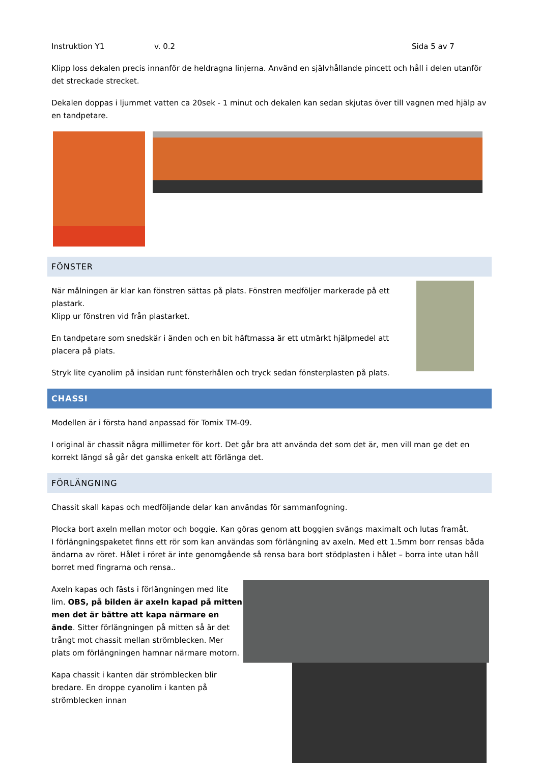Instruktion Y1 v. 0.2 Sida 5 av 7
Klipp loss dekalen precis innanför de heldragna linjerna. Använd en självhållande pincett och håll i delen utanför det streckade strecket.
Dekalen doppas i ljummet vatten ca 20sek - 1 minut och dekalen kan sedan skjutas över till vagnen med hjälp av en tandpetare.
FÖNSTER
När målningen är klar kan fönstren sättas på plats. Fönstren medföljer markerade på ett plastark.
Klipp ur fönstren vid från plastarket.
En tandpetare som snedskär i änden och en bit häftmassa är ett utmärkt hjälpmedel att placera på plats.
Stryk lite cyanolim på insidan runt fönsterhålen och tryck sedan fönsterplasten på plats.
CHASSI
Modellen är i första hand anpassad för Tomix TM-09.
I original är chassit några millimeter för kort. Det går bra att använda det som det är, men vill man ge det en korrekt längd så går det ganska enkelt att förlänga det.
FÖRLÄNGNING
Chassit skall kapas och medföljande delar kan användas för sammanfogning.
Plocka bort axeln mellan motor och boggie. Kan göras genom att boggien svängs maximalt och lutas framåt.
I förlängningspaketet finns ett rör som kan användas som förlängning av axeln. Med ett 1.5mm borr rensas båda ändarna av röret. Hålet i röret är inte genomgående så rensa bara bort stödplasten i hålet – borra inte utan håll borret med fingrarna och rensa..
Axeln kapas och fästs i förlängningen med lite lim. OBS, på bilden är axeln kapad på mitten men det är bättre att kapa närmare en ände. Sitter förlängningen på mitten så är det trångt mot chassit mellan strömblecken. Mer plats om förlängningen hamnar närmare motorn.
Kapa chassit i kanten där strömblecken blir bredare. En droppe cyanolim i kanten på strömblecken innan